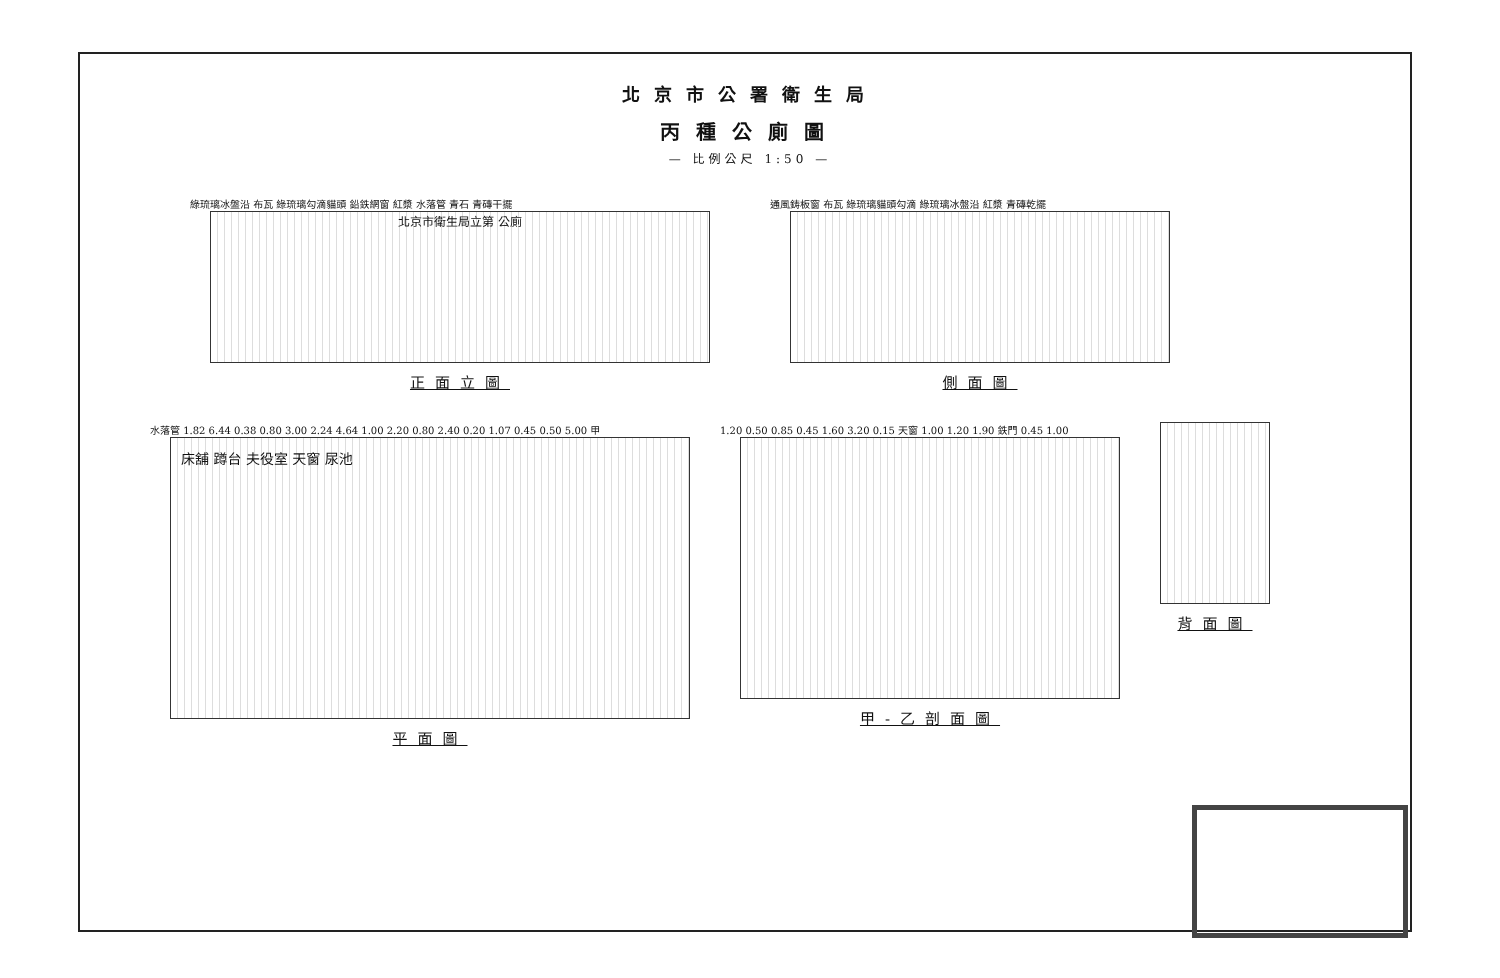北京市公署衛生局
丙種公廁圖
— 比例公尺 1:50 —
綠琉璃冰盤沿 布瓦 綠琉璃勾滴貓頭 鉛鉄網窗 紅漿 水落管 青石 青磚干擺
北京市衛生局立第 公廁
正面立圖
通風鋳板窗 布瓦 綠琉璃貓頭勾滴 綠琉璃冰盤沿 紅漿 青磚乾擺
側面圖
水落管 1.82 6.44 0.38 0.80 3.00 2.24 4.64 1.00 2.20 0.80 2.40 0.20 1.07 0.45 0.50 5.00 甲
床舖 蹲台 夫役室 天窗 尿池
平面圖
1.20 0.50 0.85 0.45 1.60 3.20 0.15 天窗 1.00 1.20 1.90 鉄門 0.45 1.00
甲-乙剖面圖
背面圖